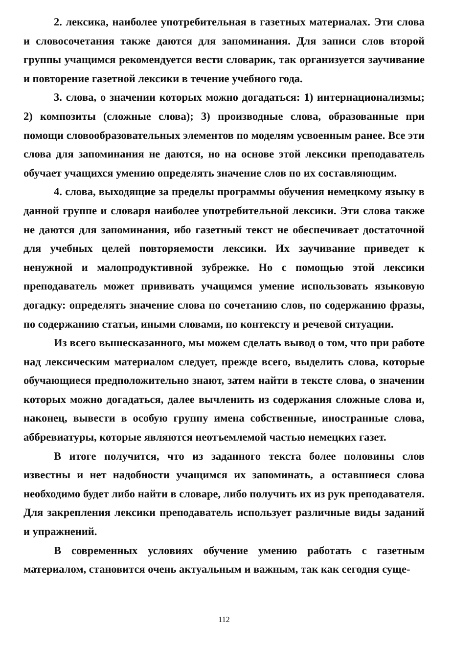2. лексика, наиболее употребительная в газетных материалах. Эти слова и словосочетания также даются для запоминания. Для записи слов второй группы учащимся рекомендуется вести словарик, так организуется заучивание и повторение газетной лексики в течение учебного года.
3. слова, о значении которых можно догадаться: 1) интернационализмы; 2) композиты (сложные слова); 3) производные слова, образованные при помощи словообразовательных элементов по моделям усвоенным ранее. Все эти слова для запоминания не даются, но на основе этой лексики преподаватель обучает учащихся умению определять значение слов по их составляющим.
4. слова, выходящие за пределы программы обучения немецкому языку в данной группе и словаря наиболее употребительной лексики. Эти слова также не даются для запоминания, ибо газетный текст не обеспечивает достаточной для учебных целей повторяемости лексики. Их заучивание приведет к ненужной и малопродуктивной зубрежке. Но с помощью этой лексики преподаватель может прививать учащимся умение использовать языковую догадку: определять значение слова по сочетанию слов, по содержанию фразы, по содержанию статьи, иными словами, по контексту и речевой ситуации.
Из всего вышесказанного, мы можем сделать вывод о том, что при работе над лексическим материалом следует, прежде всего, выделить слова, которые обучающиеся предположительно знают, затем найти в тексте слова, о значении которых можно догадаться, далее вычленить из содержания сложные слова и, наконец, вывести в особую группу имена собственные, иностранные слова, аббревиатуры, которые являются неотъемлемой частью немецких газет.
В итоге получится, что из заданного текста более половины слов известны и нет надобности учащимся их запоминать, а оставшиеся слова необходимо будет либо найти в словаре, либо получить их из рук преподавателя. Для закрепления лексики преподаватель использует различные виды заданий и упражнений.
В современных условиях обучение умению работать с газетным материалом, становится очень актуальным и важным, так как сегодня суще-
112